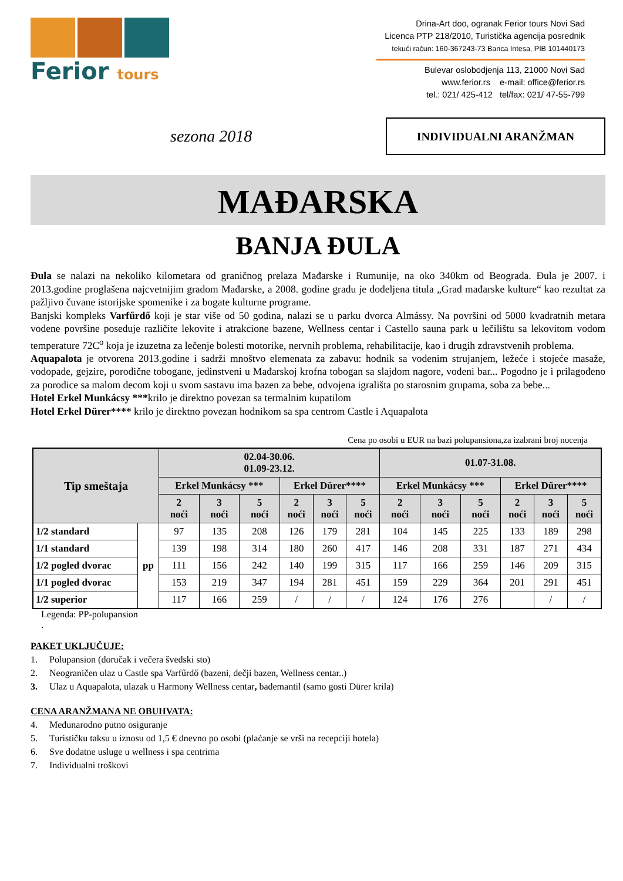Ferior tours
Drina-Art doo, ogranak Ferior tours Novi Sad
Licenca PTP 218/2010, Turistička agencija posrednik
tekući račun: 160-367243-73 Banca Intesa, PIB 101440173
Bulevar oslobodjenja 113, 21000 Novi Sad
www.ferior.rs e-mail: office@ferior.rs
tel.: 021/ 425-412 tel/fax: 021/ 47-55-799
sezona 2018
INDIVIDUALNI ARANŽMAN
MAĐARSKA
BANJA ĐULA
Đula se nalazi na nekoliko kilometara od graničnog prelaza Mađarske i Rumunije, na oko 340km od Beograda. Đula je 2007. i 2013.godine proglašena najcvetnijim gradom Mađarske, a 2008. godine gradu je dodeljena titula „Grad mađarske kulture“ kao rezultat za pažljivo čuvane istorijske spomenike i za bogate kulturne programe.
Banjski kompleks Varfűrdő koji je star više od 50 godina, nalazi se u parku dvorca Almássy. Na površini od 5000 kvadratnih metara vodene površine poseduje različite lekovite i atrakcione bazene, Wellness centar i Castello sauna park u lečilištu sa lekovitom vodom temperature 72C<sup>o</sup> koja je izuzetna za lečenje bolesti motorike, nervnih problema, rehabilitacije, kao i drugih zdravstvenih problema.
Aquapalota je otvorena 2013.godine i sadrži mnoštvo elemenata za zabavu: hodnik sa vodenim strujanjem, ležeće i stojeće masaže, vodopade, gejzire, porodične tobogane, jedinstveni u Mađarskoj krofna tobogan sa slajdom nagore, vodeni bar... Pogodno je i prilagođeno za porodice sa malom decom koji u svom sastavu ima bazen za bebe, odvojena igrališta po starosnim grupama, soba za bebe...
Hotel Erkel Munkácsy ***krilo je direktno povezan sa termalnim kupatilom
Hotel Erkel Dürer**** krilo je direktno povezan hodnikom sa spa centrom Castle i Aquapalota
Cena po osobi u EUR na bazi polupansiona,za izabrani broj nocenja
| Tip smeštaja | | 02.04-30.06. 01.09-23.12. | | | | | | 01.07-31.08. | | | | | |
| --- | --- | --- | --- | --- | --- | --- | --- | --- | --- | --- | --- | --- | --- |
| | | Erkel Munkácsy *** | | | Erkel Dürer**** | | | Erkel Munkácsy *** | | | Erkel Dürer**** | | |
| | | 2 noći | 3 noći | 5 noći | 2 noći | 3 noći | 5 noći | 2 noći | 3 noći | 5 noći | 2 noći | 3 noći | 5 noći |
| 1/2 standard | pp | 97 | 135 | 208 | 126 | 179 | 281 | 104 | 145 | 225 | 133 | 189 | 298 |
| 1/1 standard | | 139 | 198 | 314 | 180 | 260 | 417 | 146 | 208 | 331 | 187 | 271 | 434 |
| 1/2 pogled dvorac | | 111 | 156 | 242 | 140 | 199 | 315 | 117 | 166 | 259 | 146 | 209 | 315 |
| 1/1 pogled dvorac | | 153 | 219 | 347 | 194 | 281 | 451 | 159 | 229 | 364 | 201 | 291 | 451 |
| 1/2 superior | | 117 | 166 | 259 | / | / | / | 124 | 176 | 276 | | / | / |
Legenda: PP-polupansion
.
PAKET UKLJUČUJE:
1. Polupansion (doručak i večera švedski sto)
2. Neograničen ulaz u Castle spa Varfűrdő (bazeni, dečji bazen, Wellness centar..)
3. Ulaz u Aquapalota, ulazak u Harmony Wellness centar, bademantil (samo gosti Dürer krila)
CENA ARANŽMANA NE OBUHVATA:
4. Međunarodno putno osiguranje
5. Turističku taksu u iznosu od 1,5 € dnevno po osobi (plaćanje se vrši na recepciji hotela)
6. Sve dodatne usluge u wellness i spa centrima
7. Individualni troškovi